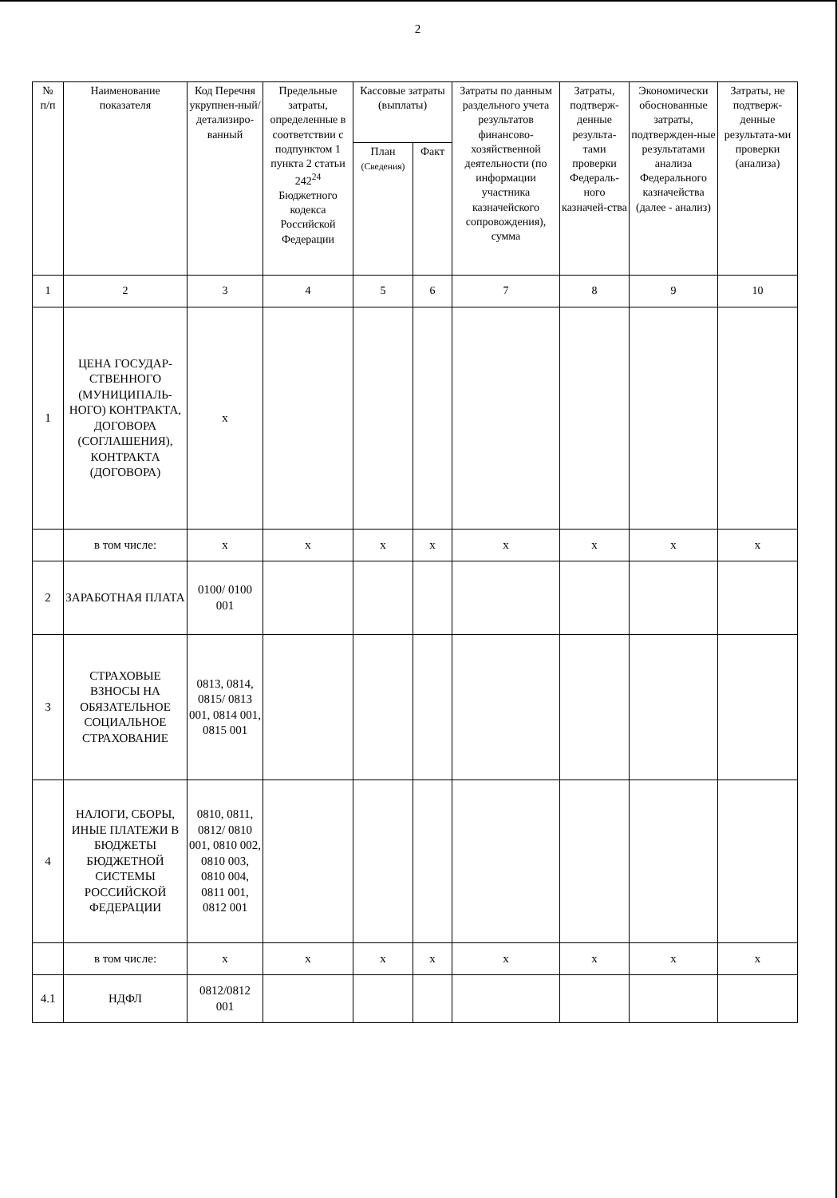2
| № п/п | Наименование показателя | Код Перечня укрупнен-ный/ детализиро-ванный | Предельные затраты, определенные в соответствии с подпунктом 1 пункта 2 статьи 242<sup>24</sup> Бюджетного кодекса Российской Федерации | Кассовые затраты (выплаты) | | Затраты по данным раздельного учета результатов финансово-хозяйственной деятельности (по информации участника казначейского сопровождения), сумма | Затраты, подтверж-денные результа-тами проверки Федераль-ного казначей-ства | Экономически обоснованные затраты, подтвержден-ные результатами анализа Федерального казначейства (далее - анализ) | Затраты, не подтверж-денные результата-ми проверки (анализа) |
| --- | --- | --- | --- | --- | --- | --- | --- | --- | --- |
| | | | | План (Сведения) | Факт | | | | |
| 1 | 2 | 3 | 4 | 5 | 6 | 7 | 8 | 9 | 10 |
| 1 | ЦЕНА ГОСУДАР-СТВЕННОГО (МУНИЦИПАЛЬ-НОГО) КОНТРАКТА, ДОГОВОРА (СОГЛАШЕНИЯ), КОНТРАКТА (ДОГОВОРА) | x | | | | | | | |
| | в том числе: | x | x | x | x | x | x | x | x |
| 2 | ЗАРАБОТНАЯ ПЛАТА | 0100/ 0100 001 | | | | | | | |
| 3 | СТРАХОВЫЕ ВЗНОСЫ НА ОБЯЗАТЕЛЬНОЕ СОЦИАЛЬНОЕ СТРАХОВАНИЕ | 0813, 0814, 0815/ 0813 001, 0814 001, 0815 001 | | | | | | | |
| 4 | НАЛОГИ, СБОРЫ, ИНЫЕ ПЛАТЕЖИ В БЮДЖЕТЫ БЮДЖЕТНОЙ СИСТЕМЫ РОССИЙСКОЙ ФЕДЕРАЦИИ | 0810, 0811, 0812/ 0810 001, 0810 002, 0810 003, 0810 004, 0811 001, 0812 001 | | | | | | | |
| | в том числе: | x | x | x | x | x | x | x | x |
| 4.1 | НДФЛ | 0812/0812 001 | | | | | | | |